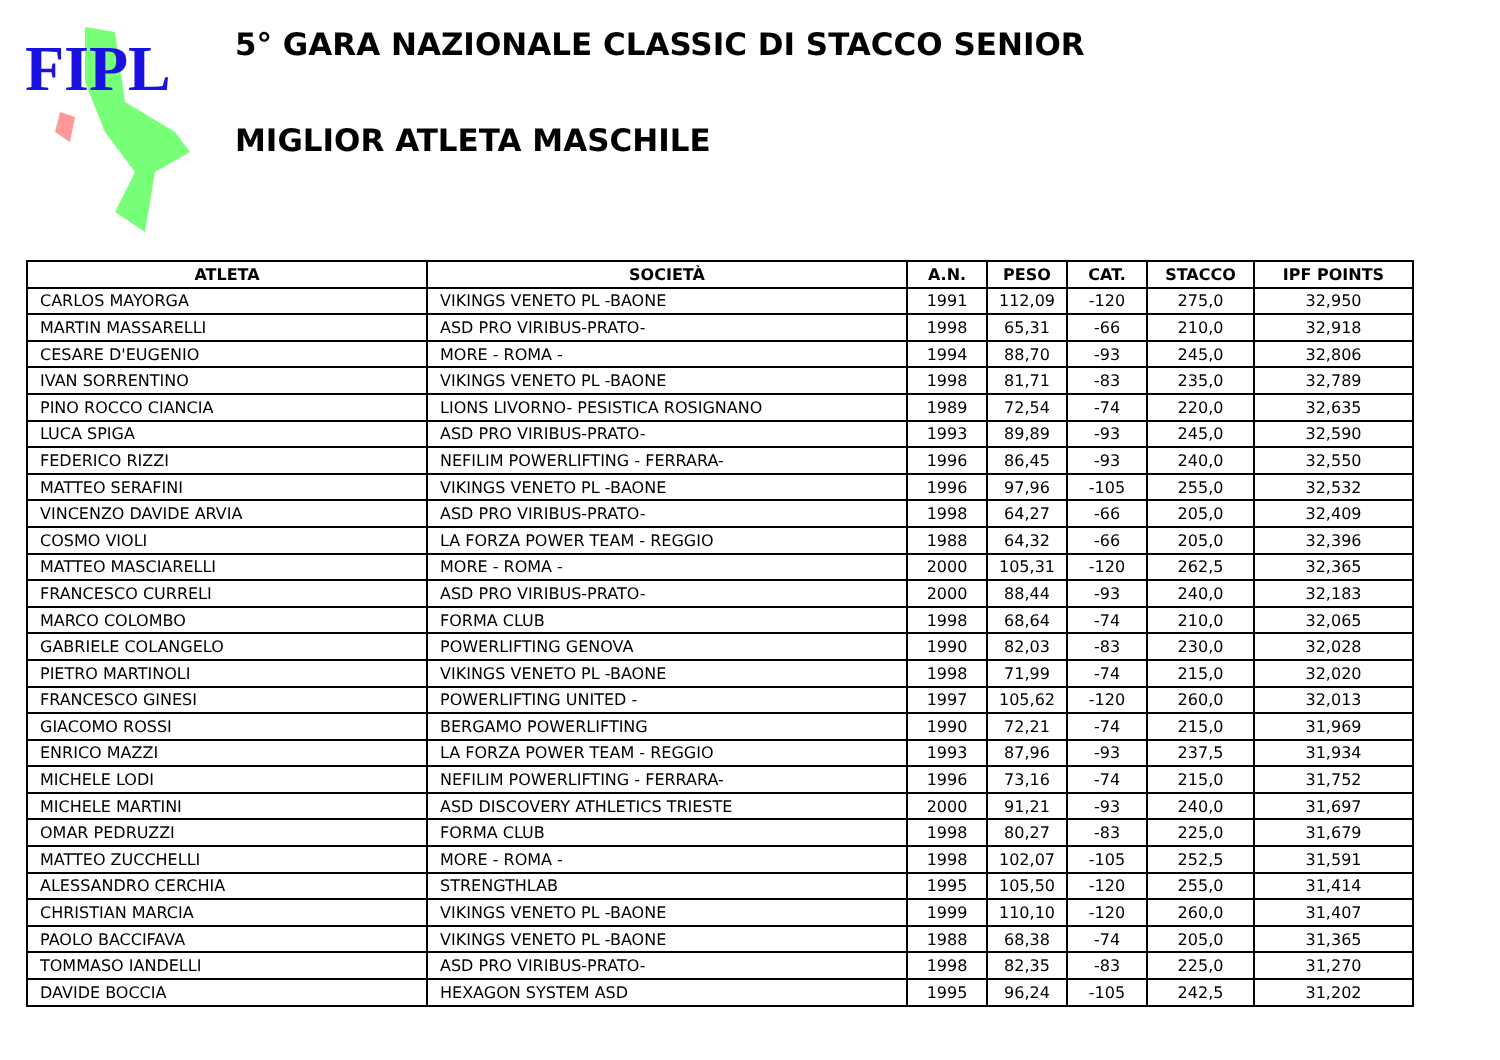FIPL
5° GARA NAZIONALE CLASSIC DI STACCO SENIOR
MIGLIOR ATLETA MASCHILE
| ATLETA | SOCIETÀ | A.N. | PESO | CAT. | STACCO | IPF POINTS |
| --- | --- | --- | --- | --- | --- | --- |
| CARLOS MAYORGA | VIKINGS VENETO PL -BAONE | 1991 | 112,09 | -120 | 275,0 | 32,950 |
| MARTIN MASSARELLI | ASD PRO VIRIBUS-PRATO- | 1998 | 65,31 | -66 | 210,0 | 32,918 |
| CESARE D'EUGENIO | MORE - ROMA - | 1994 | 88,70 | -93 | 245,0 | 32,806 |
| IVAN SORRENTINO | VIKINGS VENETO PL -BAONE | 1998 | 81,71 | -83 | 235,0 | 32,789 |
| PINO ROCCO CIANCIA | LIONS LIVORNO- PESISTICA ROSIGNANO | 1989 | 72,54 | -74 | 220,0 | 32,635 |
| LUCA SPIGA | ASD PRO VIRIBUS-PRATO- | 1993 | 89,89 | -93 | 245,0 | 32,590 |
| FEDERICO RIZZI | NEFILIM POWERLIFTING - FERRARA- | 1996 | 86,45 | -93 | 240,0 | 32,550 |
| MATTEO SERAFINI | VIKINGS VENETO PL -BAONE | 1996 | 97,96 | -105 | 255,0 | 32,532 |
| VINCENZO DAVIDE ARVIA | ASD PRO VIRIBUS-PRATO- | 1998 | 64,27 | -66 | 205,0 | 32,409 |
| COSMO VIOLI | LA FORZA POWER TEAM - REGGIO | 1988 | 64,32 | -66 | 205,0 | 32,396 |
| MATTEO MASCIARELLI | MORE - ROMA - | 2000 | 105,31 | -120 | 262,5 | 32,365 |
| FRANCESCO CURRELI | ASD PRO VIRIBUS-PRATO- | 2000 | 88,44 | -93 | 240,0 | 32,183 |
| MARCO COLOMBO | FORMA CLUB | 1998 | 68,64 | -74 | 210,0 | 32,065 |
| GABRIELE COLANGELO | POWERLIFTING GENOVA | 1990 | 82,03 | -83 | 230,0 | 32,028 |
| PIETRO MARTINOLI | VIKINGS VENETO PL -BAONE | 1998 | 71,99 | -74 | 215,0 | 32,020 |
| FRANCESCO GINESI | POWERLIFTING UNITED - | 1997 | 105,62 | -120 | 260,0 | 32,013 |
| GIACOMO ROSSI | BERGAMO POWERLIFTING | 1990 | 72,21 | -74 | 215,0 | 31,969 |
| ENRICO MAZZI | LA FORZA POWER TEAM - REGGIO | 1993 | 87,96 | -93 | 237,5 | 31,934 |
| MICHELE LODI | NEFILIM POWERLIFTING - FERRARA- | 1996 | 73,16 | -74 | 215,0 | 31,752 |
| MICHELE MARTINI | ASD DISCOVERY ATHLETICS TRIESTE | 2000 | 91,21 | -93 | 240,0 | 31,697 |
| OMAR PEDRUZZI | FORMA CLUB | 1998 | 80,27 | -83 | 225,0 | 31,679 |
| MATTEO ZUCCHELLI | MORE - ROMA - | 1998 | 102,07 | -105 | 252,5 | 31,591 |
| ALESSANDRO CERCHIA | STRENGTHLAB | 1995 | 105,50 | -120 | 255,0 | 31,414 |
| CHRISTIAN MARCIA | VIKINGS VENETO PL -BAONE | 1999 | 110,10 | -120 | 260,0 | 31,407 |
| PAOLO BACCIFAVA | VIKINGS VENETO PL -BAONE | 1988 | 68,38 | -74 | 205,0 | 31,365 |
| TOMMASO IANDELLI | ASD PRO VIRIBUS-PRATO- | 1998 | 82,35 | -83 | 225,0 | 31,270 |
| DAVIDE BOCCIA | HEXAGON SYSTEM ASD | 1995 | 96,24 | -105 | 242,5 | 31,202 |